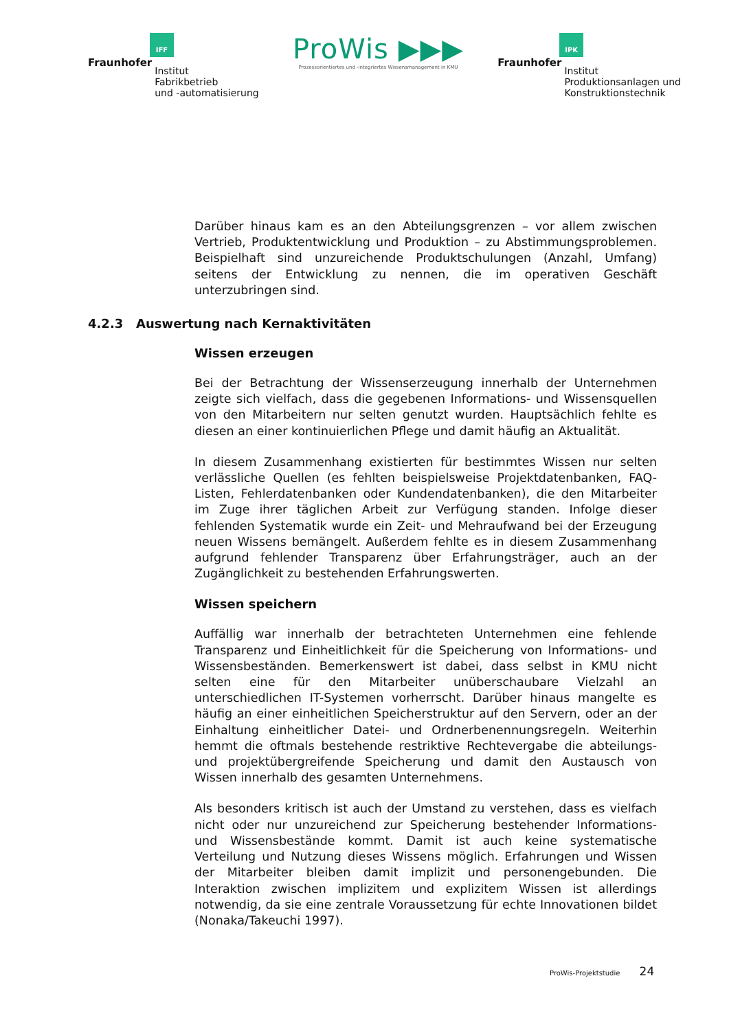IFF
Fraunhofer
Institut
Fabrikbetrieb
und -automatisierung
ProWis ▶▶▶
Prozessorientiertes und -integriertes Wissensmanagement in KMU
IPK
Fraunhofer
Institut
Produktionsanlagen und
Konstruktionstechnik
Darüber hinaus kam es an den Abteilungsgrenzen – vor allem zwischen Vertrieb, Produktentwicklung und Produktion – zu Abstimmungsproblemen. Beispielhaft sind unzureichende Produktschulungen (Anzahl, Umfang) seitens der Entwicklung zu nennen, die im operativen Geschäft unterzubringen sind.
4.2.3 Auswertung nach Kernaktivitäten
Wissen erzeugen
Bei der Betrachtung der Wissenserzeugung innerhalb der Unternehmen zeigte sich vielfach, dass die gegebenen Informations- und Wissensquellen von den Mitarbeitern nur selten genutzt wurden. Hauptsächlich fehlte es diesen an einer kontinuierlichen Pflege und damit häufig an Aktualität.
In diesem Zusammenhang existierten für bestimmtes Wissen nur selten verlässliche Quellen (es fehlten beispielsweise Projektdatenbanken, FAQ-Listen, Fehlerdatenbanken oder Kundendatenbanken), die den Mitarbeiter im Zuge ihrer täglichen Arbeit zur Verfügung standen. Infolge dieser fehlenden Systematik wurde ein Zeit- und Mehraufwand bei der Erzeugung neuen Wissens bemängelt. Außerdem fehlte es in diesem Zusammenhang aufgrund fehlender Transparenz über Erfahrungsträger, auch an der Zugänglichkeit zu bestehenden Erfahrungswerten.
Wissen speichern
Auffällig war innerhalb der betrachteten Unternehmen eine fehlende Transparenz und Einheitlichkeit für die Speicherung von Informations- und Wissensbeständen. Bemerkenswert ist dabei, dass selbst in KMU nicht selten eine für den Mitarbeiter unüberschaubare Vielzahl an unterschiedlichen IT-Systemen vorherrscht. Darüber hinaus mangelte es häufig an einer einheitlichen Speicherstruktur auf den Servern, oder an der Einhaltung einheitlicher Datei- und Ordnerbenennungsregeln. Weiterhin hemmt die oftmals bestehende restriktive Rechtevergabe die abteilungs- und projektübergreifende Speicherung und damit den Austausch von Wissen innerhalb des gesamten Unternehmens.
Als besonders kritisch ist auch der Umstand zu verstehen, dass es vielfach nicht oder nur unzureichend zur Speicherung bestehender Informations- und Wissensbestände kommt. Damit ist auch keine systematische Verteilung und Nutzung dieses Wissens möglich. Erfahrungen und Wissen der Mitarbeiter bleiben damit implizit und personengebunden. Die Interaktion zwischen implizitem und explizitem Wissen ist allerdings notwendig, da sie eine zentrale Voraussetzung für echte Innovationen bildet (Nonaka/Takeuchi 1997).
ProWis-Projektstudie 24